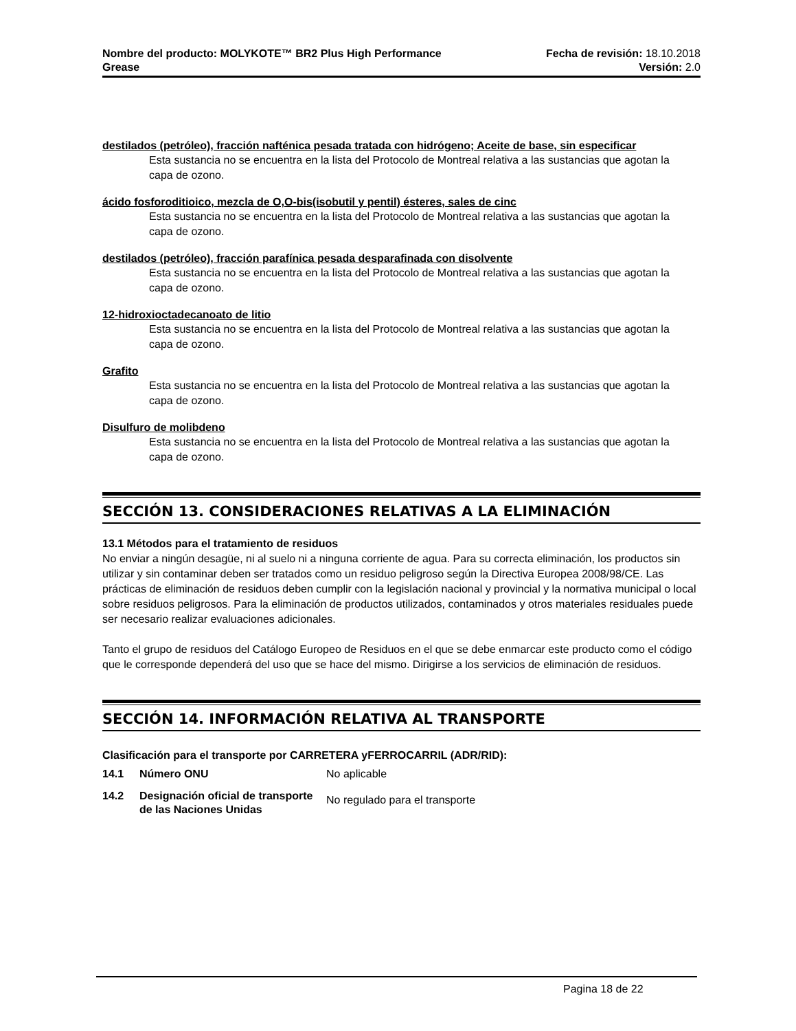Nombre del producto: MOLYKOTE™ BR2 Plus High Performance
Grease
Fecha de revisión: 18.10.2018
Versión: 2.0
destilados (petróleo), fracción nafténica pesada tratada con hidrógeno; Aceite de base, sin especificar
Esta sustancia no se encuentra en la lista del Protocolo de Montreal relativa a las sustancias que agotan la capa de ozono.
ácido fosforoditioico, mezcla de O,O-bis(isobutil y pentil) ésteres, sales de cinc
Esta sustancia no se encuentra en la lista del Protocolo de Montreal relativa a las sustancias que agotan la capa de ozono.
destilados (petróleo), fracción parafínica pesada desparafinada con disolvente
Esta sustancia no se encuentra en la lista del Protocolo de Montreal relativa a las sustancias que agotan la capa de ozono.
12-hidroxioctadecanoato de litio
Esta sustancia no se encuentra en la lista del Protocolo de Montreal relativa a las sustancias que agotan la capa de ozono.
Grafito
Esta sustancia no se encuentra en la lista del Protocolo de Montreal relativa a las sustancias que agotan la capa de ozono.
Disulfuro de molibdeno
Esta sustancia no se encuentra en la lista del Protocolo de Montreal relativa a las sustancias que agotan la capa de ozono.
SECCIÓN 13. CONSIDERACIONES RELATIVAS A LA ELIMINACIÓN
13.1 Métodos para el tratamiento de residuos
No enviar a ningún desagüe, ni al suelo ni a ninguna corriente de agua. Para su correcta eliminación, los productos sin utilizar y sin contaminar deben ser tratados como un residuo peligroso según la Directiva Europea 2008/98/CE. Las prácticas de eliminación de residuos deben cumplir con la legislación nacional y provincial y la normativa municipal o local sobre residuos peligrosos. Para la eliminación de productos utilizados, contaminados y otros materiales residuales puede ser necesario realizar evaluaciones adicionales.
Tanto el grupo de residuos del Catálogo Europeo de Residuos en el que se debe enmarcar este producto como el código que le corresponde dependerá del uso que se hace del mismo. Dirigirse a los servicios de eliminación de residuos.
SECCIÓN 14. INFORMACIÓN RELATIVA AL TRANSPORTE
Clasificación para el transporte por CARRETERA yFERROCARRIL (ADR/RID):
| 14.1 | Número ONU | No aplicable |
| 14.2 | Designación oficial de transporte de las Naciones Unidas | No regulado para el transporte |
Pagina 18 de 22